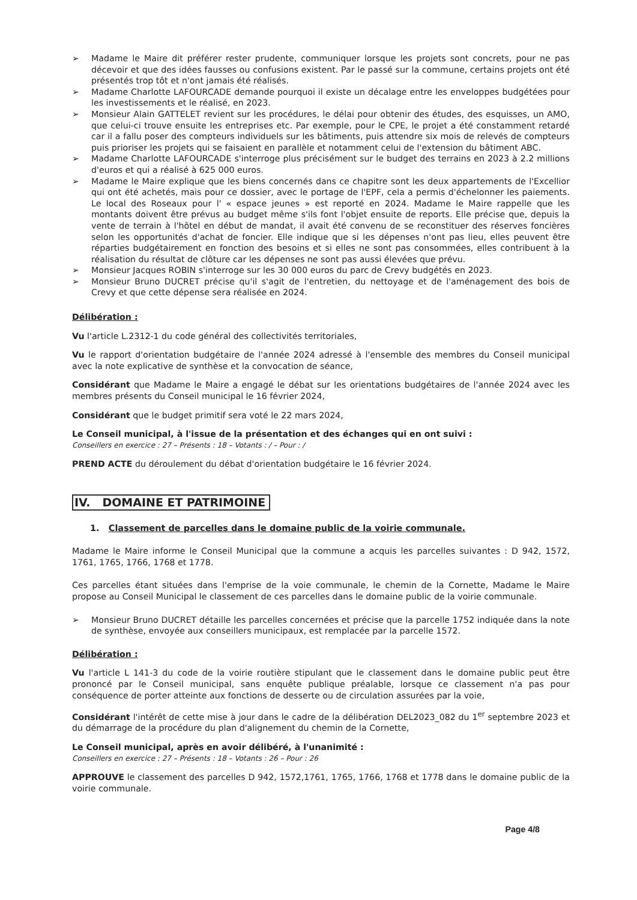➢ Madame le Maire dit préférer rester prudente, communiquer lorsque les projets sont concrets, pour ne pas décevoir et que des idées fausses ou confusions existent. Par le passé sur la commune, certains projets ont été présentés trop tôt et n'ont jamais été réalisés.
➢ Madame Charlotte LAFOURCADE demande pourquoi il existe un décalage entre les enveloppes budgétées pour les investissements et le réalisé, en 2023.
➢ Monsieur Alain GATTELET revient sur les procédures, le délai pour obtenir des études, des esquisses, un AMO, que celui-ci trouve ensuite les entreprises etc. Par exemple, pour le CPE, le projet a été constamment retardé car il a fallu poser des compteurs individuels sur les bâtiments, puis attendre six mois de relevés de compteurs puis prioriser les projets qui se faisaient en parallèle et notamment celui de l'extension du bâtiment ABC.
➢ Madame Charlotte LAFOURCADE s'interroge plus précisément sur le budget des terrains en 2023 à 2.2 millions d'euros et qui a réalisé à 625 000 euros.
➢ Madame le Maire explique que les biens concernés dans ce chapitre sont les deux appartements de l'Excellior qui ont été achetés, mais pour ce dossier, avec le portage de l'EPF, cela a permis d'échelonner les paiements. Le local des Roseaux pour l' « espace jeunes » est reporté en 2024. Madame le Maire rappelle que les montants doivent être prévus au budget même s'ils font l'objet ensuite de reports. Elle précise que, depuis la vente de terrain à l'hôtel en début de mandat, il avait été convenu de se reconstituer des réserves foncières selon les opportunités d'achat de foncier. Elle indique que si les dépenses n'ont pas lieu, elles peuvent être réparties budgétairement en fonction des besoins et si elles ne sont pas consommées, elles contribuent à la réalisation du résultat de clôture car les dépenses ne sont pas aussi élevées que prévu.
➢ Monsieur Jacques ROBIN s'interroge sur les 30 000 euros du parc de Crevy budgétés en 2023.
➢ Monsieur Bruno DUCRET précise qu'il s'agit de l'entretien, du nettoyage et de l'aménagement des bois de Crevy et que cette dépense sera réalisée en 2024.
Délibération :
Vu l'article L.2312-1 du code général des collectivités territoriales,
Vu le rapport d'orientation budgétaire de l'année 2024 adressé à l'ensemble des membres du Conseil municipal avec la note explicative de synthèse et la convocation de séance,
Considérant que Madame le Maire a engagé le débat sur les orientations budgétaires de l'année 2024 avec les membres présents du Conseil municipal le 16 février 2024,
Considérant que le budget primitif sera voté le 22 mars 2024,
Le Conseil municipal, à l'issue de la présentation et des échanges qui en ont suivi :
Conseillers en exercice : 27 – Présents : 18 – Votants : / – Pour : /
PREND ACTE du déroulement du débat d'orientation budgétaire le 16 février 2024.
IV. DOMAINE ET PATRIMOINE
1. Classement de parcelles dans le domaine public de la voirie communale.
Madame le Maire informe le Conseil Municipal que la commune a acquis les parcelles suivantes : D 942, 1572, 1761, 1765, 1766, 1768 et 1778.
Ces parcelles étant situées dans l'emprise de la voie communale, le chemin de la Cornette, Madame le Maire propose au Conseil Municipal le classement de ces parcelles dans le domaine public de la voirie communale.
➢ Monsieur Bruno DUCRET détaille les parcelles concernées et précise que la parcelle 1752 indiquée dans la note de synthèse, envoyée aux conseillers municipaux, est remplacée par la parcelle 1572.
Délibération :
Vu l'article L 141-3 du code de la voirie routière stipulant que le classement dans le domaine public peut être prononcé par le Conseil municipal, sans enquête publique préalable, lorsque ce classement n'a pas pour conséquence de porter atteinte aux fonctions de desserte ou de circulation assurées par la voie,
Considérant l'intérêt de cette mise à jour dans le cadre de la délibération DEL2023_082 du 1<sup>er</sup> septembre 2023 et du démarrage de la procédure du plan d'alignement du chemin de la Cornette,
Le Conseil municipal, après en avoir délibéré, à l'unanimité :
Conseillers en exercice : 27 – Présents : 18 – Votants : 26 – Pour : 26
APPROUVE le classement des parcelles D 942, 1572,1761, 1765, 1766, 1768 et 1778 dans le domaine public de la voirie communale.
Page 4/8